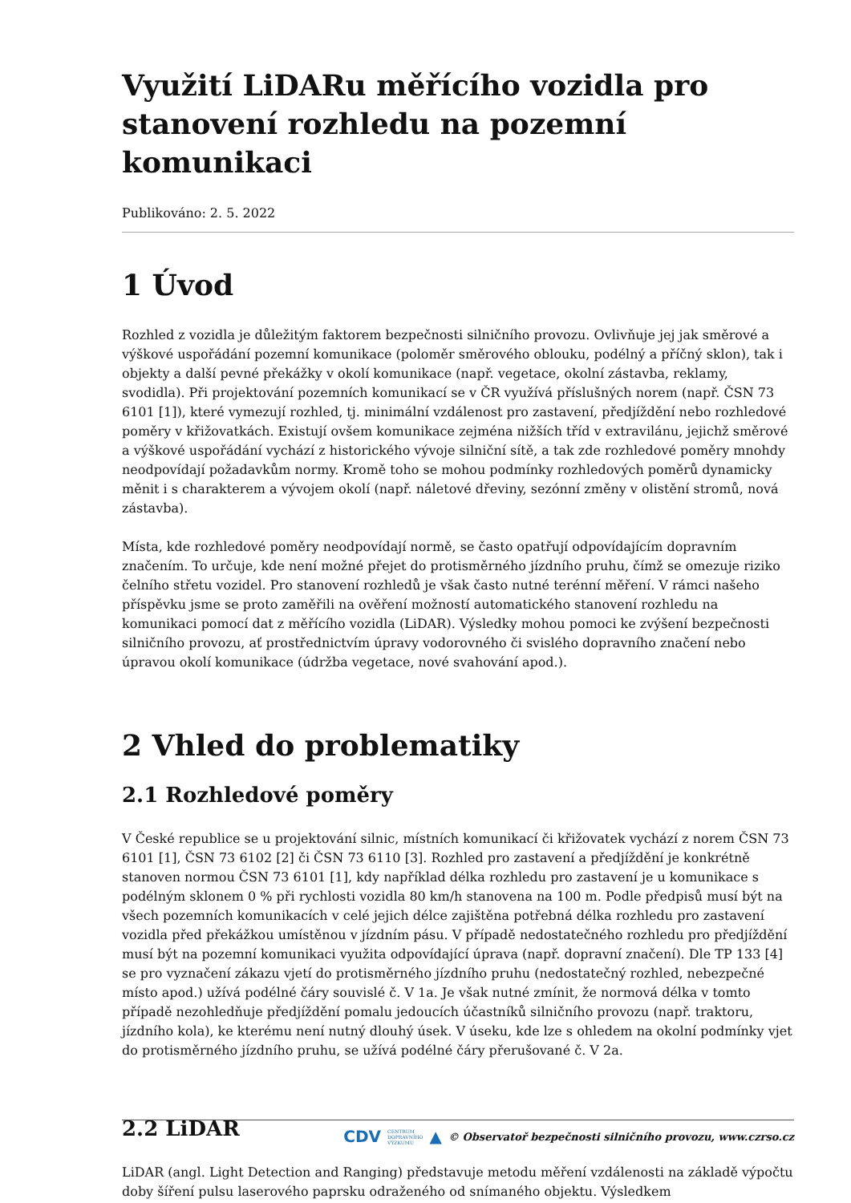Využití LiDARu měřícího vozidla pro stanovení rozhledu na pozemní komunikaci
Publikováno: 2. 5. 2022
1 Úvod
Rozhled z vozidla je důležitým faktorem bezpečnosti silničního provozu. Ovlivňuje jej jak směrové a výškové uspořádání pozemní komunikace (poloměr směrového oblouku, podélný a příčný sklon), tak i objekty a další pevné překážky v okolí komunikace (např. vegetace, okolní zástavba, reklamy, svodidla). Při projektování pozemních komunikací se v ČR využívá příslušných norem (např. ČSN 73 6101 [1]), které vymezují rozhled, tj. minimální vzdálenost pro zastavení, předjíždění nebo rozhledové poměry v křižovatkách. Existují ovšem komunikace zejména nižších tříd v extravilánu, jejichž směrové a výškové uspořádání vychází z historického vývoje silniční sítě, a tak zde rozhledové poměry mnohdy neodpovídají požadavkům normy. Kromě toho se mohou podmínky rozhledových poměrů dynamicky měnit i s charakterem a vývojem okolí (např. náletové dřeviny, sezónní změny v olistění stromů, nová zástavba).
Místa, kde rozhledové poměry neodpovídají normě, se často opatřují odpovídajícím dopravním značením. To určuje, kde není možné přejet do protisměrného jízdního pruhu, čímž se omezuje riziko čelního střetu vozidel. Pro stanovení rozhledů je však často nutné terénní měření. V rámci našeho příspěvku jsme se proto zaměřili na ověření možností automatického stanovení rozhledu na komunikaci pomocí dat z měřícího vozidla (LiDAR). Výsledky mohou pomoci ke zvýšení bezpečnosti silničního provozu, ať prostřednictvím úpravy vodorovného či svislého dopravního značení nebo úpravou okolí komunikace (údržba vegetace, nové svahování apod.).
2 Vhled do problematiky
2.1 Rozhledové poměry
V České republice se u projektování silnic, místních komunikací či křižovatek vychází z norem ČSN 73 6101 [1], ČSN 73 6102 [2] či ČSN 73 6110 [3]. Rozhled pro zastavení a předjíždění je konkrétně stanoven normou ČSN 73 6101 [1], kdy například délka rozhledu pro zastavení je u komunikace s podélným sklonem 0 % při rychlosti vozidla 80 km/h stanovena na 100 m. Podle předpisů musí být na všech pozemních komunikacích v celé jejich délce zajištěna potřebná délka rozhledu pro zastavení vozidla před překážkou umístěnou v jízdním pásu. V případě nedostatečného rozhledu pro předjíždění musí být na pozemní komunikaci využita odpovídající úprava (např. dopravní značení). Dle TP 133 [4] se pro vyznačení zákazu vjetí do protisměrného jízdního pruhu (nedostatečný rozhled, nebezpečné místo apod.) užívá podélné čáry souvislé č. V 1a. Je však nutné zmínit, že normová délka v tomto případě nezohledňuje předjíždění pomalu jedoucích účastníků silničního provozu (např. traktoru, jízdního kola), ke kterému není nutný dlouhý úsek. V úseku, kde lze s ohledem na okolní podmínky vjet do protisměrného jízdního pruhu, se užívá podélné čáry přerušované č. V 2a.
2.2 LiDAR
LiDAR (angl. Light Detection and Ranging) představuje metodu měření vzdálenosti na základě výpočtu doby šíření pulsu laserového paprsku odraženého od snímaného objektu. Výsledkem
CDV CENTRUM
DOPRAVNÍHO
VÝZKUMU ▲ © Observatoř bezpečnosti silničního provozu, www.czrso.cz